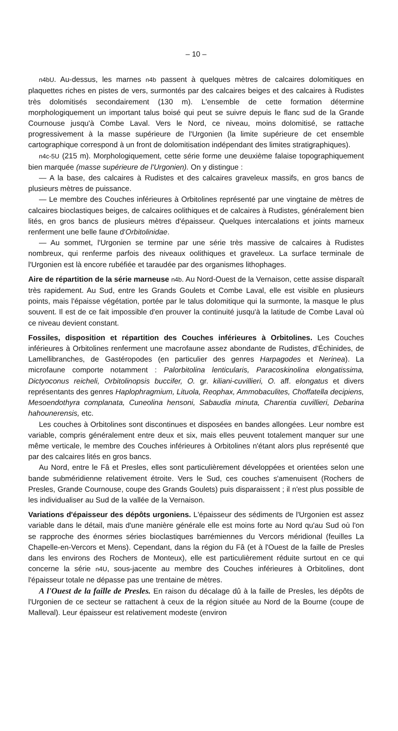– 10 –
n4bU. Au-dessus, les marnes n4b passent à quelques mètres de calcaires dolomitiques en plaquettes riches en pistes de vers, surmontés par des calcaires beiges et des calcaires à Rudistes très dolomitisés secondairement (130 m). L'ensemble de cette formation détermine morphologiquement un important talus boisé qui peut se suivre depuis le flanc sud de la Grande Cournouse jusqu'à Combe Laval. Vers le Nord, ce niveau, moins dolomitisé, se rattache progressivement à la masse supérieure de l'Urgonien (la limite supérieure de cet ensemble cartographique correspond à un front de dolomitisation indépendant des limites stratigraphiques).
n4c-5U (215 m). Morphologiquement, cette série forme une deuxième falaise topographiquement bien marquée (masse supérieure de l'Urgonien). On y distingue :
— A la base, des calcaires à Rudistes et des calcaires graveleux massifs, en gros bancs de plusieurs mètres de puissance.
— Le membre des Couches inférieures à Orbitolines représenté par une vingtaine de mètres de calcaires bioclastiques beiges, de calcaires oolithiques et de calcaires à Rudistes, généralement bien lités, en gros bancs de plusieurs mètres d'épaisseur. Quelques intercalations et joints marneux renferment une belle faune d'Orbitolinidae.
— Au sommet, l'Urgonien se termine par une série très massive de calcaires à Rudistes nombreux, qui renferme parfois des niveaux oolithiques et graveleux. La surface terminale de l'Urgonien est là encore rubéfiée et taraudée par des organismes lithophages.
Aire de répartition de la série marneuse n4b. Au Nord-Ouest de la Vernaison, cette assise disparaît très rapidement. Au Sud, entre les Grands Goulets et Combe Laval, elle est visible en plusieurs points, mais l'épaisse végétation, portée par le talus dolomitique qui la surmonte, la masque le plus souvent. Il est de ce fait impossible d'en prouver la continuité jusqu'à la latitude de Combe Laval où ce niveau devient constant.
Fossiles, disposition et répartition des Couches inférieures à Orbitolines. Les Couches inférieures à Orbitolines renferment une macrofaune assez abondante de Rudistes, d'Échinides, de Lamellibranches, de Gastéropodes (en particulier des genres Harpagodes et Nerinea). La microfaune comporte notamment : Palorbitolina lenticularis, Paracoskinolina elongatissima, Dictyoconus reicheli, Orbitolinopsis buccifer, O. gr. kiliani-cuvillieri, O. aff. elongatus et divers représentants des genres Haplophragmium, Lituola, Reophax, Ammobaculites, Choffatella decipiens, Mesoendothyra complanata, Cuneolina hensoni, Sabaudia minuta, Charentia cuvillieri, Debarina hahounerensis, etc.
Les couches à Orbitolines sont discontinues et disposées en bandes allongées. Leur nombre est variable, compris généralement entre deux et six, mais elles peuvent totalement manquer sur une même verticale, le membre des Couches inférieures à Orbitolines n'étant alors plus représenté que par des calcaires lités en gros bancs.
Au Nord, entre le Fâ et Presles, elles sont particulièrement développées et orientées selon une bande subméridienne relativement étroite. Vers le Sud, ces couches s'amenuisent (Rochers de Presles, Grande Cournouse, coupe des Grands Goulets) puis disparaissent ; il n'est plus possible de les individualiser au Sud de la vallée de la Vernaison.
Variations d'épaisseur des dépôts urgoniens. L'épaisseur des sédiments de l'Urgonien est assez variable dans le détail, mais d'une manière générale elle est moins forte au Nord qu'au Sud où l'on se rapproche des énormes séries bioclastiques barrémiennes du Vercors méridional (feuilles La Chapelle-en-Vercors et Mens). Cependant, dans la région du Fâ (et à l'Ouest de la faille de Presles dans les environs des Rochers de Monteux), elle est particulièrement réduite surtout en ce qui concerne la série n4U, sous-jacente au membre des Couches inférieures à Orbitolines, dont l'épaisseur totale ne dépasse pas une trentaine de mètres.
A l'Ouest de la faille de Presles. En raison du décalage dû à la faille de Presles, les dépôts de l'Urgonien de ce secteur se rattachent à ceux de la région située au Nord de la Bourne (coupe de Malleval). Leur épaisseur est relativement modeste (environ